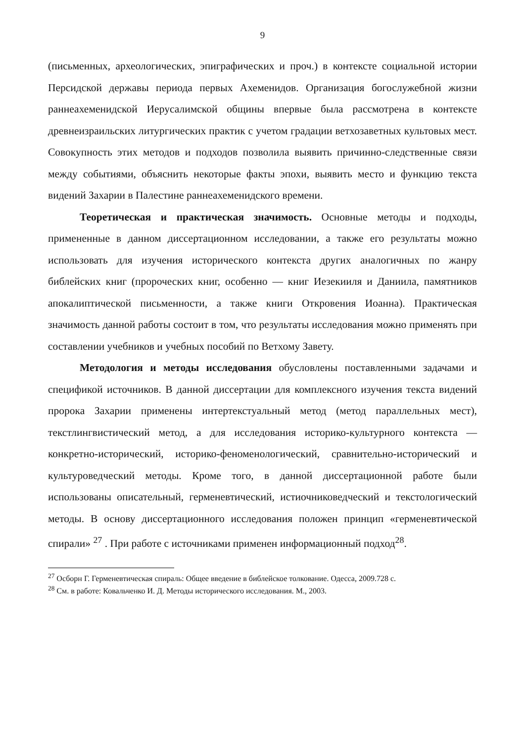9
(письменных, археологических, эпиграфических и проч.) в контексте социальной истории Персидской державы периода первых Ахеменидов. Организация богослужебной жизни раннеахеменидской Иерусалимской общины впервые была рассмотрена в контексте древнеизраильских литургических практик с учетом градации ветхозаветных культовых мест. Совокупность этих методов и подходов позволила выявить причинно-следственные связи между событиями, объяснить некоторые факты эпохи, выявить место и функцию текста видений Захарии в Палестине раннеахеменидского времени.
Теоретическая и практическая значимость. Основные методы и подходы, примененные в данном диссертационном исследовании, а также его результаты можно использовать для изучения исторического контекста других аналогичных по жанру библейских книг (пророческих книг, особенно — книг Иезекииля и Даниила, памятников апокалиптической письменности, а также книги Откровения Иоанна). Практическая значимость данной работы состоит в том, что результаты исследования можно применять при составлении учебников и учебных пособий по Ветхому Завету.
Методология и методы исследования обусловлены поставленными задачами и спецификой источников. В данной диссертации для комплексного изучения текста видений пророка Захарии применены интертекстуальный метод (метод параллельных мест), текстлингвистический метод, а для исследования историко-культурного контекста — конкретно-исторический, историко-феноменологический, сравнительно-исторический и культуроведческий методы. Кроме того, в данной диссертационной работе были использованы описательный, герменевтический, истиочниковедческий и текстологический методы. В основу диссертационного исследования положен принцип «герменевтической спирали» <sup>27</sup> . При работе с источниками применен информационный подход<sup>28</sup>.
<sup>27</sup> Осборн Г. Герменевтическая спираль: Общее введение в библейское толкование. Одесса, 2009.728 с.
<sup>28</sup> См. в работе: Ковальченко И. Д. Методы исторического исследования. М., 2003.